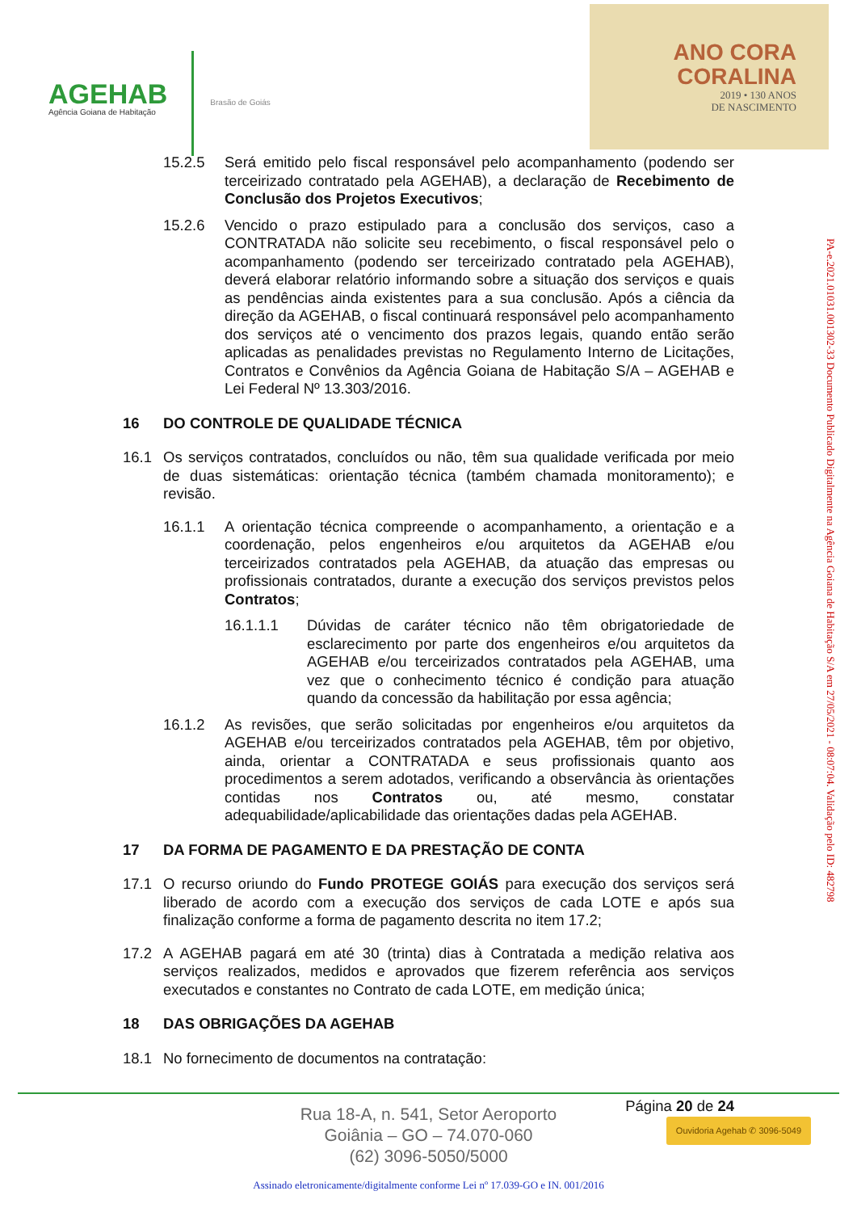AGEHAB
Agência Goiana de Habitação
Brasão de Goiás
ANO CORA
CORALINA
2019 • 130 ANOS
DE NASCIMENTO
15.2.5 Será emitido pelo fiscal responsável pelo acompanhamento (podendo ser terceirizado contratado pela AGEHAB), a declaração de Recebimento de Conclusão dos Projetos Executivos;
15.2.6 Vencido o prazo estipulado para a conclusão dos serviços, caso a CONTRATADA não solicite seu recebimento, o fiscal responsável pelo o acompanhamento (podendo ser terceirizado contratado pela AGEHAB), deverá elaborar relatório informando sobre a situação dos serviços e quais as pendências ainda existentes para a sua conclusão. Após a ciência da direção da AGEHAB, o fiscal continuará responsável pelo acompanhamento dos serviços até o vencimento dos prazos legais, quando então serão aplicadas as penalidades previstas no Regulamento Interno de Licitações, Contratos e Convênios da Agência Goiana de Habitação S/A – AGEHAB e Lei Federal Nº 13.303/2016.
16 DO CONTROLE DE QUALIDADE TÉCNICA
16.1 Os serviços contratados, concluídos ou não, têm sua qualidade verificada por meio de duas sistemáticas: orientação técnica (também chamada monitoramento); e revisão.
16.1.1 A orientação técnica compreende o acompanhamento, a orientação e a coordenação, pelos engenheiros e/ou arquitetos da AGEHAB e/ou terceirizados contratados pela AGEHAB, da atuação das empresas ou profissionais contratados, durante a execução dos serviços previstos pelos Contratos;
16.1.1.1 Dúvidas de caráter técnico não têm obrigatoriedade de esclarecimento por parte dos engenheiros e/ou arquitetos da AGEHAB e/ou terceirizados contratados pela AGEHAB, uma vez que o conhecimento técnico é condição para atuação quando da concessão da habilitação por essa agência;
16.1.2 As revisões, que serão solicitadas por engenheiros e/ou arquitetos da AGEHAB e/ou terceirizados contratados pela AGEHAB, têm por objetivo, ainda, orientar a CONTRATADA e seus profissionais quanto aos procedimentos a serem adotados, verificando a observância às orientações contidas nos Contratos ou, até mesmo, constatar adequabilidade/aplicabilidade das orientações dadas pela AGEHAB.
17 DA FORMA DE PAGAMENTO E DA PRESTAÇÃO DE CONTA
17.1 O recurso oriundo do Fundo PROTEGE GOIÁS para execução dos serviços será liberado de acordo com a execução dos serviços de cada LOTE e após sua finalização conforme a forma de pagamento descrita no item 17.2;
17.2 A AGEHAB pagará em até 30 (trinta) dias à Contratada a medição relativa aos serviços realizados, medidos e aprovados que fizerem referência aos serviços executados e constantes no Contrato de cada LOTE, em medição única;
18 DAS OBRIGAÇÕES DA AGEHAB
18.1 No fornecimento de documentos na contratação:
PA-e.2021.01031.001302-33 Documento Publicado Digitalmente na Agência Goiana de Habitação S/A em 27/05/2021 - 08:07:04. Validação pelo ID: 482798
Página 20 de 24
Rua 18-A, n. 541, Setor Aeroporto
Goiânia – GO – 74.070-060
(62) 3096-5050/5000
Ouvidoria Agehab ✆ 3096-5049
Assinado eletronicamente/digitalmente conforme Lei nº 17.039-GO e IN. 001/2016